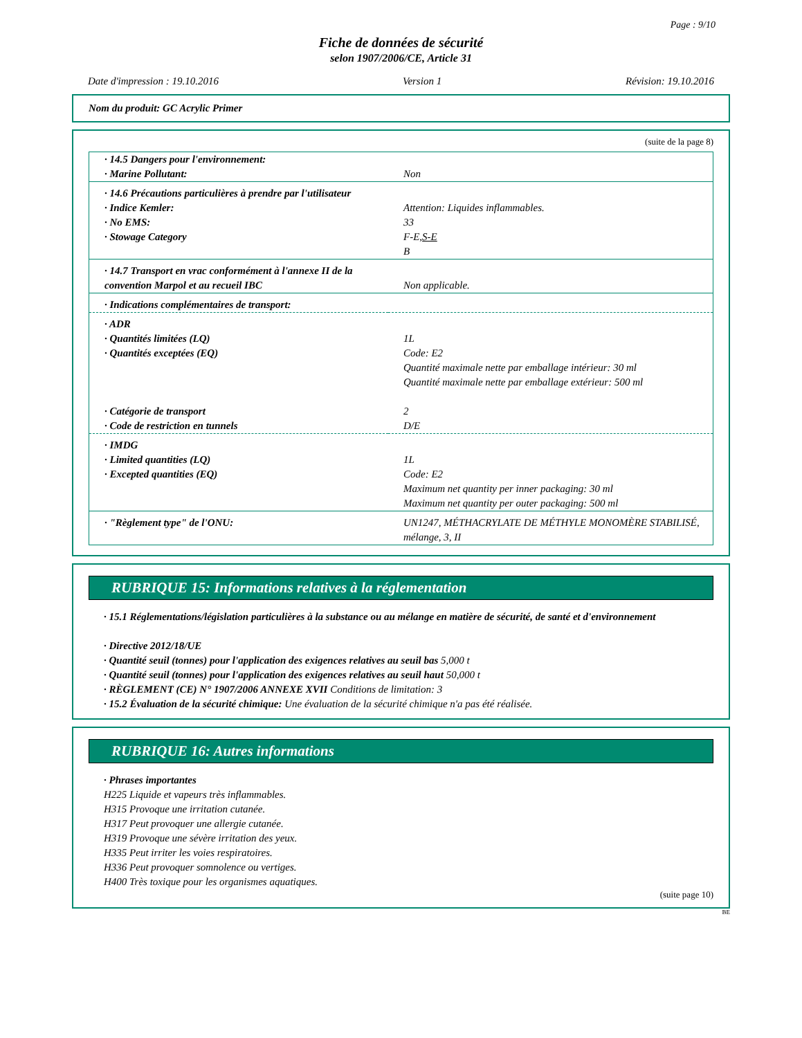Page : 9/10
Fiche de données de sécurité
selon 1907/2006/CE, Article 31
Date d'impression : 19.10.2016 Version 1 Révision: 19.10.2016
Nom du produit: GC Acrylic Primer
(suite de la page 8)
| · 14.5 Dangers pour l'environnement: · Marine Pollutant: | Non |
| · 14.6 Précautions particulières à prendre par l'utilisateur · Indice Kemler: · No EMS: · Stowage Category | Attention: Liquides inflammables. 33 F-E, S-E B |
| · 14.7 Transport en vrac conformément à l'annexe II de la convention Marpol et au recueil IBC | Non applicable. |
| · Indications complémentaires de transport: | |
| · ADR · Quantités limitées (LQ) · Quantités exceptées (EQ) · Catégorie de transport · Code de restriction en tunnels | 1L Code: E2 Quantité maximale nette par emballage intérieur: 30 ml Quantité maximale nette par emballage extérieur: 500 ml 2 D/E |
| · IMDG · Limited quantities (LQ) · Excepted quantities (EQ) | 1L Code: E2 Maximum net quantity per inner packaging: 30 ml Maximum net quantity per outer packaging: 500 ml |
| · "Règlement type" de l'ONU: | UN1247, MÉTHACRYLATE DE MÉTHYLE MONOMÈRE STABILISÉ, mélange, 3, II |
RUBRIQUE 15: Informations relatives à la réglementation
· 15.1 Réglementations/législation particulières à la substance ou au mélange en matière de sécurité, de santé et d'environnement
· Directive 2012/18/UE
· Quantité seuil (tonnes) pour l'application des exigences relatives au seuil bas 5,000 t
· Quantité seuil (tonnes) pour l'application des exigences relatives au seuil haut 50,000 t
· RÈGLEMENT (CE) N° 1907/2006 ANNEXE XVII Conditions de limitation: 3
· 15.2 Évaluation de la sécurité chimique: Une évaluation de la sécurité chimique n'a pas été réalisée.
RUBRIQUE 16: Autres informations
· Phrases importantes
H225 Liquide et vapeurs très inflammables.
H315 Provoque une irritation cutanée.
H317 Peut provoquer une allergie cutanée.
H319 Provoque une sévère irritation des yeux.
H335 Peut irriter les voies respiratoires.
H336 Peut provoquer somnolence ou vertiges.
H400 Très toxique pour les organismes aquatiques.
(suite page 10)
BE